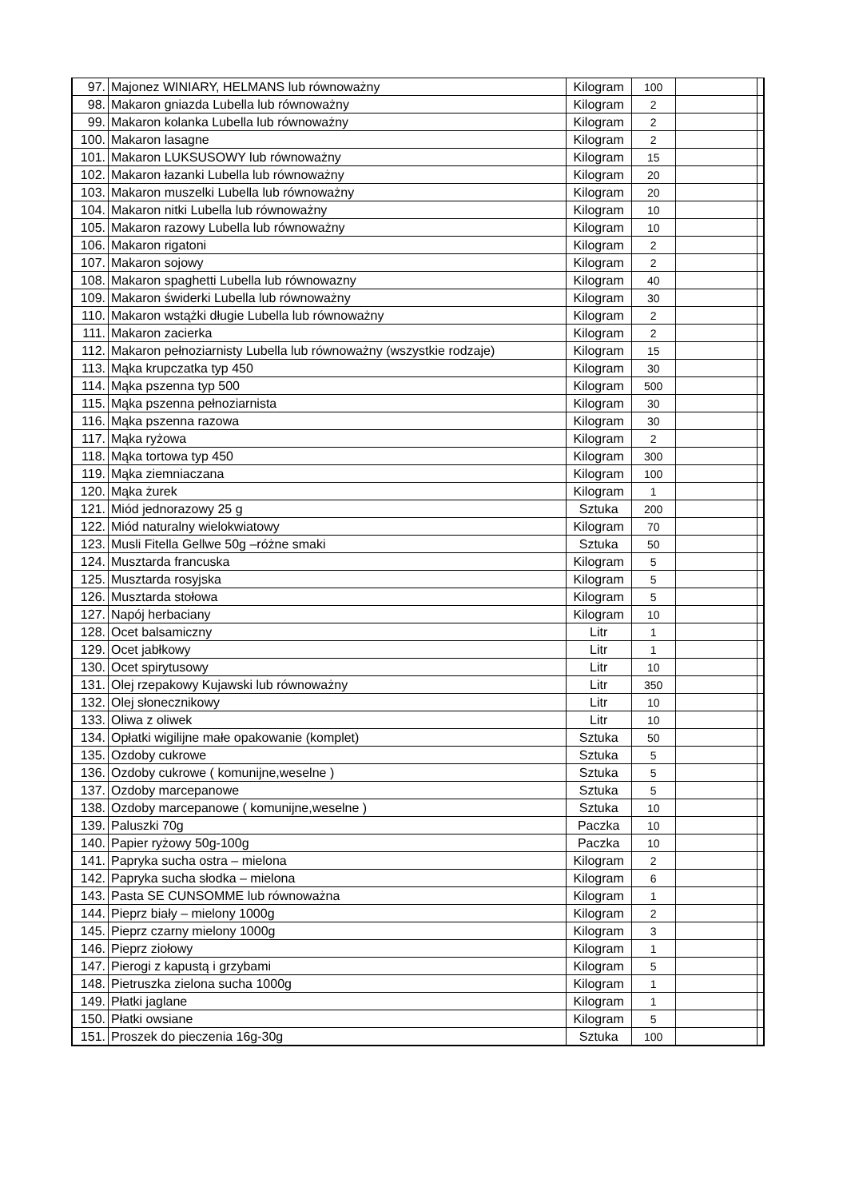| 97. | Majonez WINIARY, HELMANS lub równoważny | Kilogram | 100 | | |
| 98. | Makaron gniazda Lubella lub równoważny | Kilogram | 2 | | |
| 99. | Makaron kolanka Lubella lub równoważny | Kilogram | 2 | | |
| 100. | Makaron lasagne | Kilogram | 2 | | |
| 101. | Makaron LUKSUSOWY lub równoważny | Kilogram | 15 | | |
| 102. | Makaron łazanki Lubella lub równoważny | Kilogram | 20 | | |
| 103. | Makaron muszelki Lubella lub równoważny | Kilogram | 20 | | |
| 104. | Makaron nitki Lubella lub równoważny | Kilogram | 10 | | |
| 105. | Makaron razowy Lubella lub równoważny | Kilogram | 10 | | |
| 106. | Makaron rigatoni | Kilogram | 2 | | |
| 107. | Makaron sojowy | Kilogram | 2 | | |
| 108. | Makaron spaghetti Lubella lub równowazny | Kilogram | 40 | | |
| 109. | Makaron świderki Lubella lub równoważny | Kilogram | 30 | | |
| 110. | Makaron wstążki długie Lubella lub równoważny | Kilogram | 2 | | |
| 111. | Makaron zacierka | Kilogram | 2 | | |
| 112. | Makaron pełnoziarnisty Lubella lub równoważny (wszystkie rodzaje) | Kilogram | 15 | | |
| 113. | Mąka krupczatka typ 450 | Kilogram | 30 | | |
| 114. | Mąka pszenna typ 500 | Kilogram | 500 | | |
| 115. | Mąka pszenna pełnoziarnista | Kilogram | 30 | | |
| 116. | Mąka pszenna razowa | Kilogram | 30 | | |
| 117. | Mąka ryżowa | Kilogram | 2 | | |
| 118. | Mąka tortowa typ 450 | Kilogram | 300 | | |
| 119. | Mąka ziemniaczana | Kilogram | 100 | | |
| 120. | Mąka żurek | Kilogram | 1 | | |
| 121. | Miód jednorazowy 25 g | Sztuka | 200 | | |
| 122. | Miód naturalny wielokwiatowy | Kilogram | 70 | | |
| 123. | Musli Fitella Gellwe 50g –różne smaki | Sztuka | 50 | | |
| 124. | Musztarda francuska | Kilogram | 5 | | |
| 125. | Musztarda rosyjska | Kilogram | 5 | | |
| 126. | Musztarda stołowa | Kilogram | 5 | | |
| 127. | Napój herbaciany | Kilogram | 10 | | |
| 128. | Ocet balsamiczny | Litr | 1 | | |
| 129. | Ocet jabłkowy | Litr | 1 | | |
| 130. | Ocet spirytusowy | Litr | 10 | | |
| 131. | Olej rzepakowy Kujawski lub równoważny | Litr | 350 | | |
| 132. | Olej słonecznikowy | Litr | 10 | | |
| 133. | Oliwa z oliwek | Litr | 10 | | |
| 134. | Opłatki wigilijne małe opakowanie (komplet) | Sztuka | 50 | | |
| 135. | Ozdoby cukrowe | Sztuka | 5 | | |
| 136. | Ozdoby cukrowe ( komunijne,weselne ) | Sztuka | 5 | | |
| 137. | Ozdoby marcepanowe | Sztuka | 5 | | |
| 138. | Ozdoby marcepanowe ( komunijne,weselne ) | Sztuka | 10 | | |
| 139. | Paluszki 70g | Paczka | 10 | | |
| 140. | Papier ryżowy 50g-100g | Paczka | 10 | | |
| 141. | Papryka sucha ostra – mielona | Kilogram | 2 | | |
| 142. | Papryka sucha słodka – mielona | Kilogram | 6 | | |
| 143. | Pasta SE CUNSOMME lub równoważna | Kilogram | 1 | | |
| 144. | Pieprz biały – mielony 1000g | Kilogram | 2 | | |
| 145. | Pieprz czarny mielony 1000g | Kilogram | 3 | | |
| 146. | Pieprz ziołowy | Kilogram | 1 | | |
| 147. | Pierogi z kapustą i grzybami | Kilogram | 5 | | |
| 148. | Pietruszka zielona sucha 1000g | Kilogram | 1 | | |
| 149. | Płatki jaglane | Kilogram | 1 | | |
| 150. | Płatki owsiane | Kilogram | 5 | | |
| 151. | Proszek do pieczenia 16g-30g | Sztuka | 100 | | |